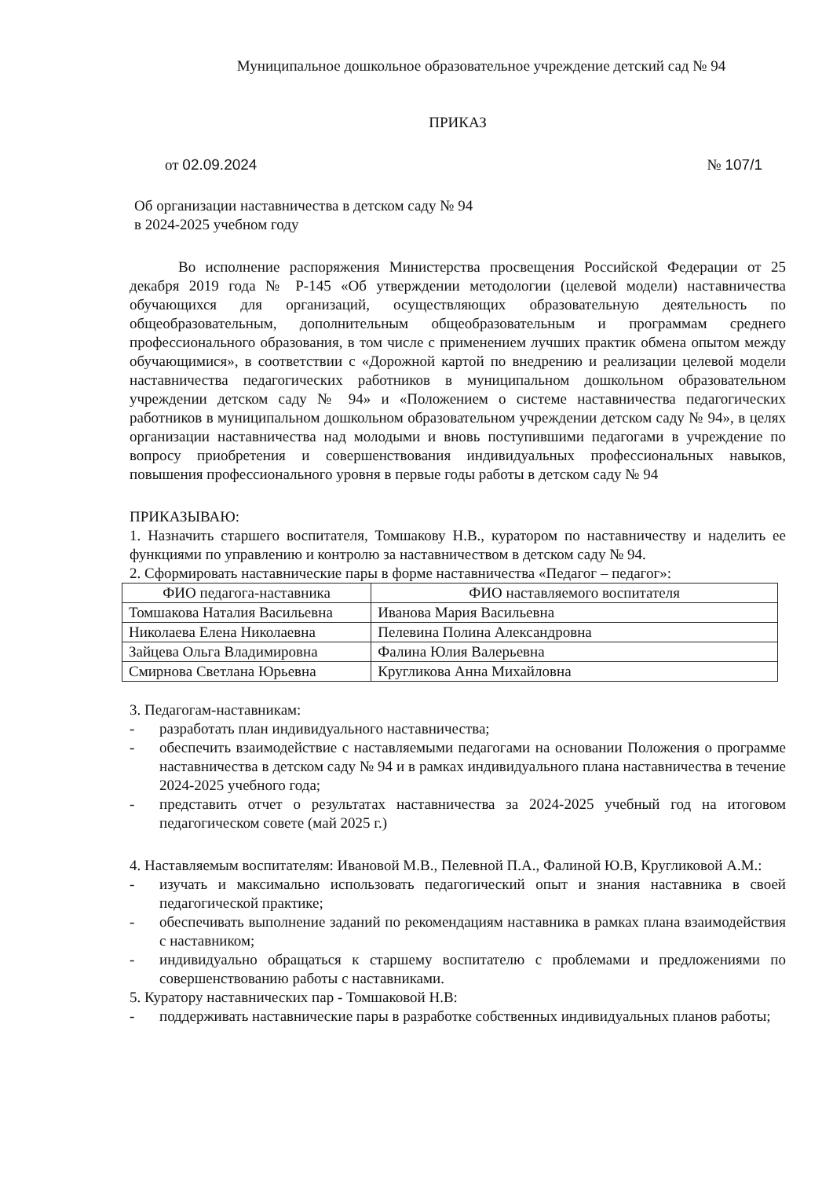Муниципальное дошкольное образовательное учреждение детский сад № 94
ПРИКАЗ
от 02.09.2024 № 107/1
Об организации наставничества в детском саду № 94
в 2024-2025 учебном году
Во исполнение распоряжения Министерства просвещения Российской Федерации от 25 декабря 2019 года № Р-145 «Об утверждении методологии (целевой модели) наставничества обучающихся для организаций, осуществляющих образовательную деятельность по общеобразовательным, дополнительным общеобразовательным и программам среднего профессионального образования, в том числе с применением лучших практик обмена опытом между обучающимися», в соответствии с «Дорожной картой по внедрению и реализации целевой модели наставничества педагогических работников в муниципальном дошкольном образовательном учреждении детском саду № 94» и «Положением о системе наставничества педагогических работников в муниципальном дошкольном образовательном учреждении детском саду № 94», в целях организации наставничества над молодыми и вновь поступившими педагогами в учреждение по вопросу приобретения и совершенствования индивидуальных профессиональных навыков, повышения профессионального уровня в первые годы работы в детском саду № 94
ПРИКАЗЫВАЮ:
1. Назначить старшего воспитателя, Томшакову Н.В., куратором по наставничеству и наделить ее функциями по управлению и контролю за наставничеством в детском саду № 94.
2. Сформировать наставнические пары в форме наставничества «Педагог – педагог»:
| ФИО педагога-наставника | ФИО наставляемого воспитателя |
| --- | --- |
| Томшакова Наталия Васильевна | Иванова Мария Васильевна |
| Николаева Елена Николаевна | Пелевина Полина Александровна |
| Зайцева Ольга Владимировна | Фалина Юлия Валерьевна |
| Смирнова Светлана Юрьевна | Кругликова Анна Михайловна |
3. Педагогам-наставникам:
- разработать план индивидуального наставничества;
- обеспечить взаимодействие с наставляемыми педагогами на основании Положения о программе наставничества в детском саду № 94 и в рамках индивидуального плана наставничества в течение 2024-2025 учебного года;
- представить отчет о результатах наставничества за 2024-2025 учебный год на итоговом педагогическом совете (май 2025 г.)
4. Наставляемым воспитателям: Ивановой М.В., Пелевной П.А., Фалиной Ю.В, Кругликовой А.М.:
- изучать и максимально использовать педагогический опыт и знания наставника в своей педагогической практике;
- обеспечивать выполнение заданий по рекомендациям наставника в рамках плана взаимодействия с наставником;
- индивидуально обращаться к старшему воспитателю с проблемами и предложениями по совершенствованию работы с наставниками.
5. Куратору наставнических пар - Томшаковой Н.В:
- поддерживать наставнические пары в разработке собственных индивидуальных планов работы;